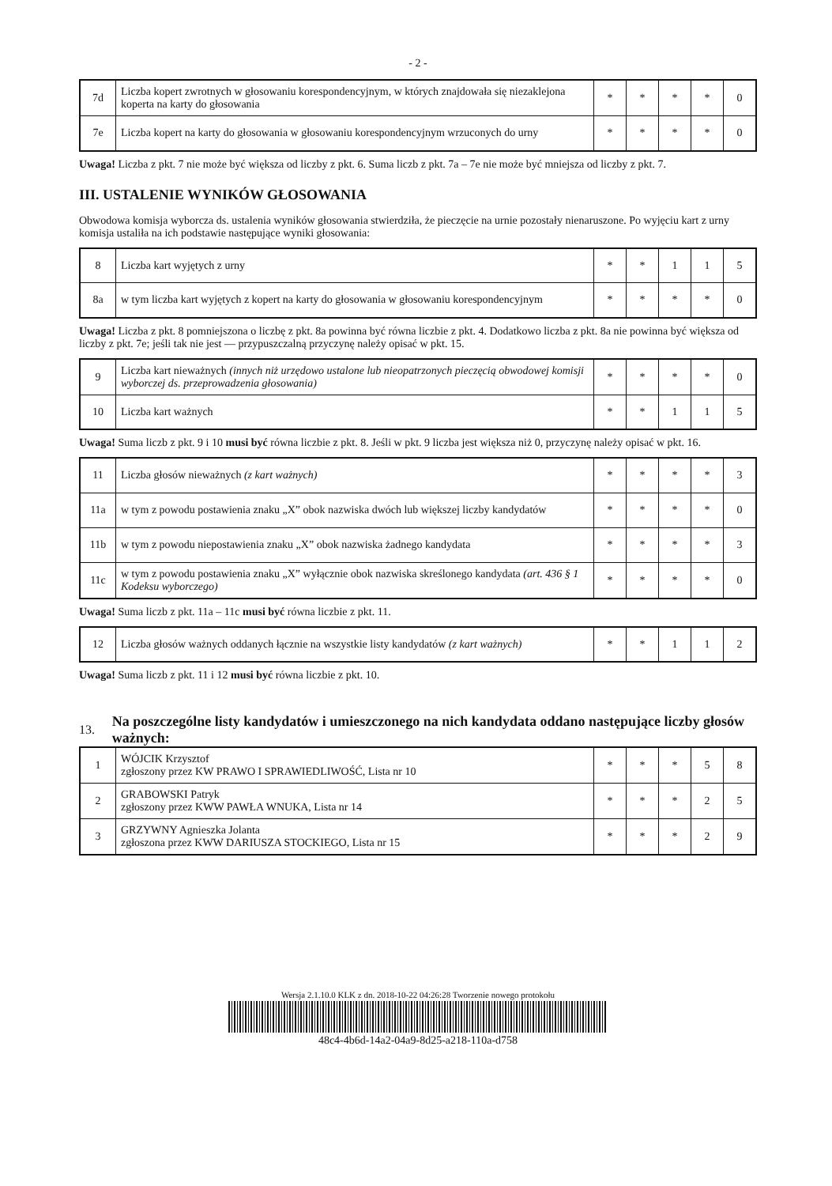- 2 -
| 7d | Liczba kopert zwrotnych w głosowaniu korespondencyjnym, w których znajdowała się niezaklejona koperta na karty do głosowania | * | * | * | * | 0 |
| 7e | Liczba kopert na karty do głosowania w głosowaniu korespondencyjnym wrzuconych do urny | * | * | * | * | 0 |
Uwaga! Liczba z pkt. 7 nie może być większa od liczby z pkt. 6. Suma liczb z pkt. 7a – 7e nie może być mniejsza od liczby z pkt. 7.
III. USTALENIE WYNIKÓW GŁOSOWANIA
Obwodowa komisja wyborcza ds. ustalenia wyników głosowania stwierdziła, że pieczęcie na urnie pozostały nienaruszone. Po wyjęciu kart z urny komisja ustaliła na ich podstawie następujące wyniki głosowania:
| 8 | Liczba kart wyjętych z urny | * | * | 1 | 1 | 5 |
| 8a | w tym liczba kart wyjętych z kopert na karty do głosowania w głosowaniu korespondencyjnym | * | * | * | * | 0 |
Uwaga! Liczba z pkt. 8 pomniejszona o liczbę z pkt. 8a powinna być równa liczbie z pkt. 4. Dodatkowo liczba z pkt. 8a nie powinna być większa od liczby z pkt. 7e; jeśli tak nie jest — przypuszczalną przyczynę należy opisać w pkt. 15.
| 9 | Liczba kart nieważnych (innych niż urzędowo ustalone lub nieopatrzonych pieczęcią obwodowej komisji wyborczej ds. przeprowadzenia głosowania) | * | * | * | * | 0 |
| 10 | Liczba kart ważnych | * | * | 1 | 1 | 5 |
Uwaga! Suma liczb z pkt. 9 i 10 musi być równa liczbie z pkt. 8. Jeśli w pkt. 9 liczba jest większa niż 0, przyczynę należy opisać w pkt. 16.
| 11 | Liczba głosów nieważnych (z kart ważnych) | * | * | * | * | 3 |
| 11a | w tym z powodu postawienia znaku „X” obok nazwiska dwóch lub większej liczby kandydatów | * | * | * | * | 0 |
| 11b | w tym z powodu niepostawienia znaku „X” obok nazwiska żadnego kandydata | * | * | * | * | 3 |
| 11c | w tym z powodu postawienia znaku „X” wyłącznie obok nazwiska skreślonego kandydata (art. 436 § 1 Kodeksu wyborczego) | * | * | * | * | 0 |
Uwaga! Suma liczb z pkt. 11a – 11c musi być równa liczbie z pkt. 11.
| 12 | Liczba głosów ważnych oddanych łącznie na wszystkie listy kandydatów (z kart ważnych) | * | * | 1 | 1 | 2 |
Uwaga! Suma liczb z pkt. 11 i 12 musi być równa liczbie z pkt. 10.
13. Na poszczególne listy kandydatów i umieszczonego na nich kandydata oddano następujące liczby głosów ważnych:
| 1 | WÓJCIK Krzysztof zgłoszony przez KW PRAWO I SPRAWIEDLIWOŚĆ, Lista nr 10 | * | * | * | 5 | 8 |
| 2 | GRABOWSKI Patryk zgłoszony przez KWW PAWŁA WNUKA, Lista nr 14 | * | * | * | 2 | 5 |
| 3 | GRZYWNY Agnieszka Jolanta zgłoszona przez KWW DARIUSZA STOCKIEGO, Lista nr 15 | * | * | * | 2 | 9 |
Wersja 2.1.10.0 KLK z dn. 2018-10-22 04:26:28 Tworzenie nowego protokołu
48c4-4b6d-14a2-04a9-8d25-a218-110a-d758